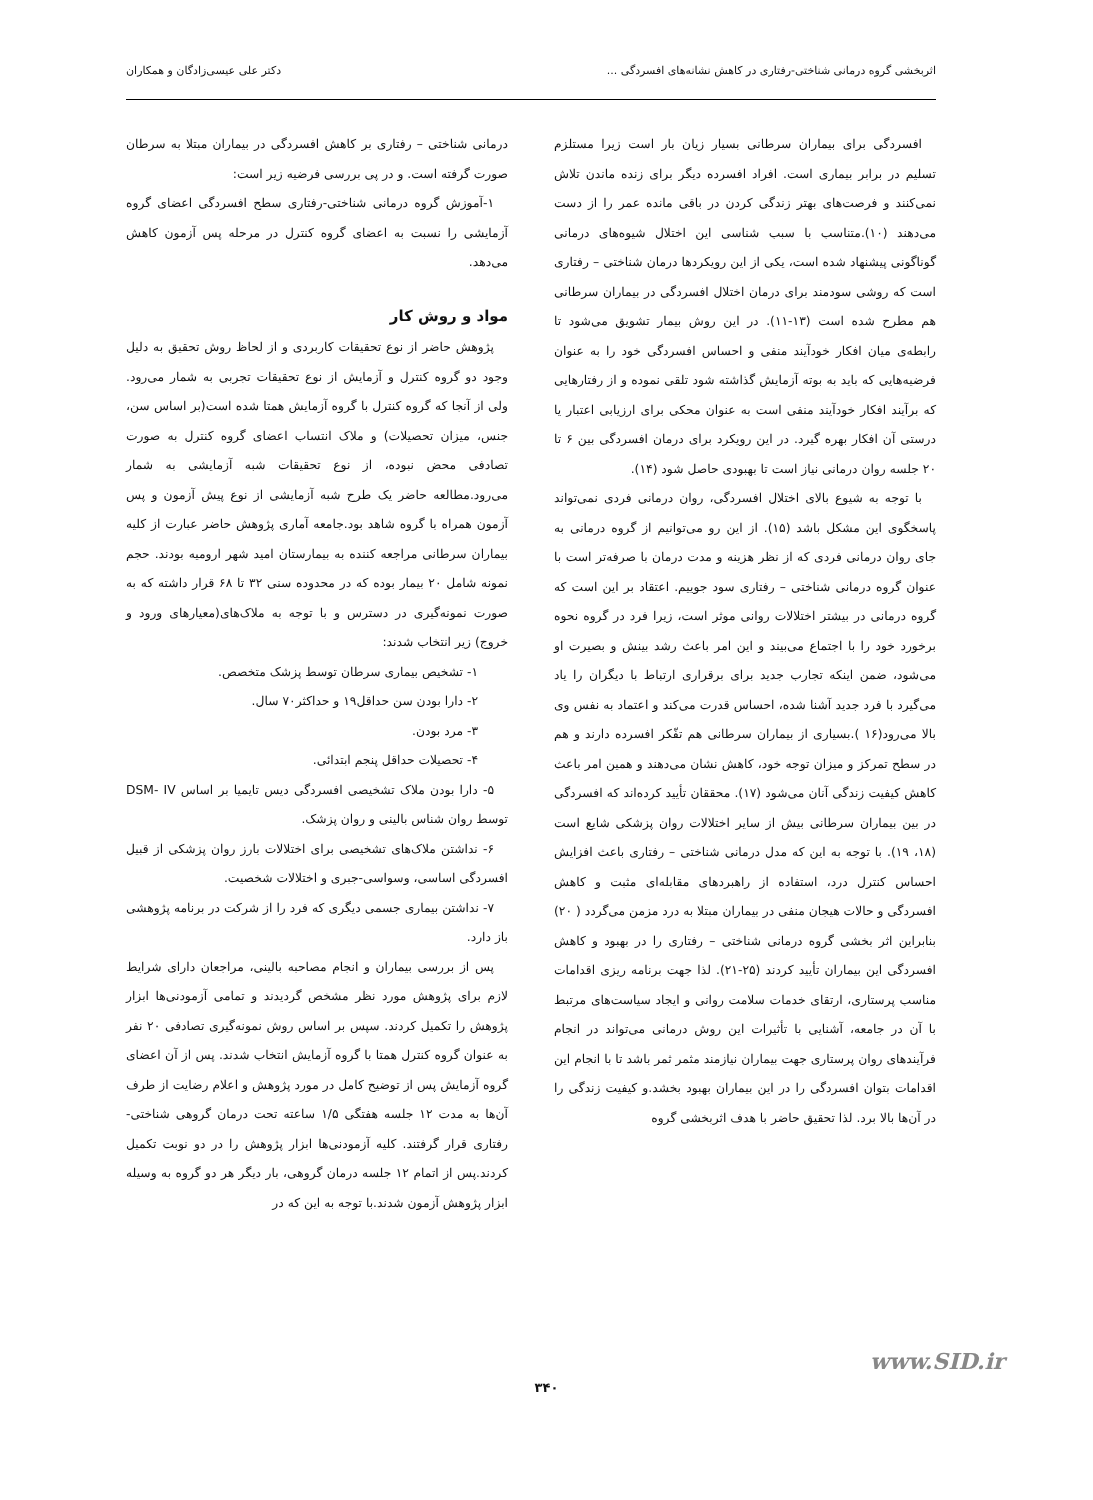اثربخشی گروه درمانی شناختی-رفتاری در کاهش نشانه‌های افسردگی ... دکتر علی عیسی‌زادگان و همکاران
افسردگی برای بیماران سرطانی بسیار زیان بار است زیرا مستلزم تسلیم در برابر بیماری است. افراد افسرده دیگر برای زنده ماندن تلاش نمی‌کنند و فرصت‌های بهتر زندگی کردن در باقی مانده عمر را از دست می‌دهند (۱۰).متناسب با سبب شناسی این اختلال شیوه‌های درمانی گوناگونی پیشنهاد شده است، یکی از این رویکردها درمان شناختی – رفتاری است که روشی سودمند برای درمان اختلال افسردگی در بیماران سرطانی هم مطرح شده است (۱۳-۱۱). در این روش بیمار تشویق می‌شود تا رابطه‌ی میان افکار خودآیند منفی و احساس افسردگی خود را به عنوان فرضیه‌هایی که باید به بوته آزمایش گذاشته شود تلقی نموده و از رفتارهایی که برآیند افکار خودآیند منفی است به عنوان محکی برای ارزیابی اعتبار یا درستی آن افکار بهره گیرد. در این رویکرد برای درمان افسردگی بین ۶ تا ۲۰ جلسه روان درمانی نیاز است تا بهبودی حاصل شود (۱۴).
با توجه به شیوع بالای اختلال افسردگی، روان درمانی فردی نمی‌تواند پاسخگوی این مشکل باشد (۱۵). از این رو می‌توانیم از گروه درمانی به جای روان درمانی فردی که از نظر هزینه و مدت درمان با صرفه‌تر است با عنوان گروه درمانی شناختی – رفتاری سود جوییم. اعتقاد بر این است که گروه درمانی در بیشتر اختلالات روانی موثر است، زیرا فرد در گروه نحوه برخورد خود را با اجتماع می‌بیند و این امر باعث رشد بینش و بصیرت او می‌شود، ضمن اینکه تجارب جدید برای برقراری ارتباط با دیگران را یاد می‌گیرد با فرد جدید آشنا شده، احساس قدرت می‌کند و اعتماد به نفس وی بالا می‌رود(۱۶ ).بسیاری از بیماران سرطانی هم تفّکر افسرده دارند و هم در سطح تمرکز و میزان توجه خود، کاهش نشان می‌دهند و همین امر باعث کاهش کیفیت زندگی آنان می‌شود (۱۷). محققان تأیید کرده‌اند که افسردگی در بین بیماران سرطانی بیش از سایر اختلالات روان پزشکی شایع است (۱۸، ۱۹). با توجه به این که مدل درمانی شناختی – رفتاری باعث افزایش احساس کنترل درد، استفاده از راهبردهای مقابله‌ای مثبت و کاهش افسردگی و حالات هیجان منفی در بیماران مبتلا به درد مزمن می‌گردد ( ۲۰) بنابراین اثر بخشی گروه درمانی شناختی – رفتاری را در بهبود و کاهش افسردگی این بیماران تأیید کردند (۲۵-۲۱). لذا جهت برنامه ریزی اقدامات مناسب پرستاری، ارتقای خدمات سلامت روانی و ایجاد سیاست‌های مرتبط با آن در جامعه، آشنایی با تأثیرات این روش درمانی می‌تواند در انجام فرآیندهای روان پرستاری جهت بیماران نیازمند مثمر ثمر باشد تا با انجام این اقدامات بتوان افسردگی را در این بیماران بهبود بخشد.و کیفیت زندگی را در آن‌ها بالا برد. لذا تحقیق حاضر با هدف اثربخشی گروه
درمانی شناختی – رفتاری بر کاهش افسردگی در بیماران مبتلا به سرطان صورت گرفته است. و در پی بررسی فرضیه زیر است:
۱-آموزش گروه درمانی شناختی-رفتاری سطح افسردگی اعضای گروه آزمایشی را نسبت به اعضای گروه کنترل در مرحله پس آزمون کاهش می‌دهد.
مواد و روش کار
پژوهش حاضر از نوع تحقیقات کاربردی و از لحاظ روش تحقیق به دلیل وجود دو گروه کنترل و آزمایش از نوع تحقیقات تجربی به شمار می‌رود. ولی از آنجا که گروه کنترل با گروه آزمایش همتا شده است(بر اساس سن، جنس، میزان تحصیلات) و ملاک انتساب اعضای گروه کنترل به صورت تصادفی محض نبوده، از نوع تحقیقات شبه آزمایشی به شمار می‌رود.مطالعه حاضر یک طرح شبه آزمایشی از نوع پیش آزمون و پس آزمون همراه با گروه شاهد بود.جامعه آماری پژوهش حاضر عبارت از کلیه بیماران سرطانی مراجعه کننده به بیمارستان امید شهر ارومیه بودند. حجم نمونه شامل ۲۰ بیمار بوده که در محدوده سنی ۳۲ تا ۶۸ قرار داشته که به صورت نمونه‌گیری در دسترس و با توجه به ملاک‌های(معیارهای ورود و خروج) زیر انتخاب شدند:
۱- تشخیص بیماری سرطان توسط پزشک متخصص.
۲- دارا بودن سن حداقل۱۹ و حداکثر۷۰ سال.
۳- مرد بودن.
۴- تحصیلات حداقل پنجم ابتدائی.
۵- دارا بودن ملاک تشخیصی افسردگی دیس تایمیا بر اساس DSM- IV توسط روان شناس بالینی و روان پزشک.
۶- نداشتن ملاک‌های تشخیصی برای اختلالات بارز روان پزشکی از قبیل افسردگی اساسی، وسواسی-جبری و اختلالات شخصیت.
۷- نداشتن بیماری جسمی دیگری که فرد را از شرکت در برنامه پژوهشی باز دارد.
پس از بررسی بیماران و انجام مصاحبه بالینی، مراجعان دارای شرایط لازم برای پژوهش مورد نظر مشخص گردیدند و تمامی آزمودنی‌ها ابزار پژوهش را تکمیل کردند. سپس بر اساس روش نمونه‌گیری تصادفی ۲۰ نفر به عنوان گروه کنترل همتا با گروه آزمایش انتخاب شدند. پس از آن اعضای گروه آزمایش پس از توضیح کامل در مورد پژوهش و اعلام رضایت از طرف آن‌ها به مدت ۱۲ جلسه هفتگی ۱/۵ ساعته تحت درمان گروهی شناختی-رفتاری قرار گرفتند. کلیه آزمودنی‌ها ابزار پژوهش را در دو نوبت تکمیل کردند.پس از اتمام ۱۲ جلسه درمان گروهی، بار دیگر هر دو گروه به وسیله ابزار پژوهش آزمون شدند.با توجه به این که در
www.SID.ir
۳۴۰